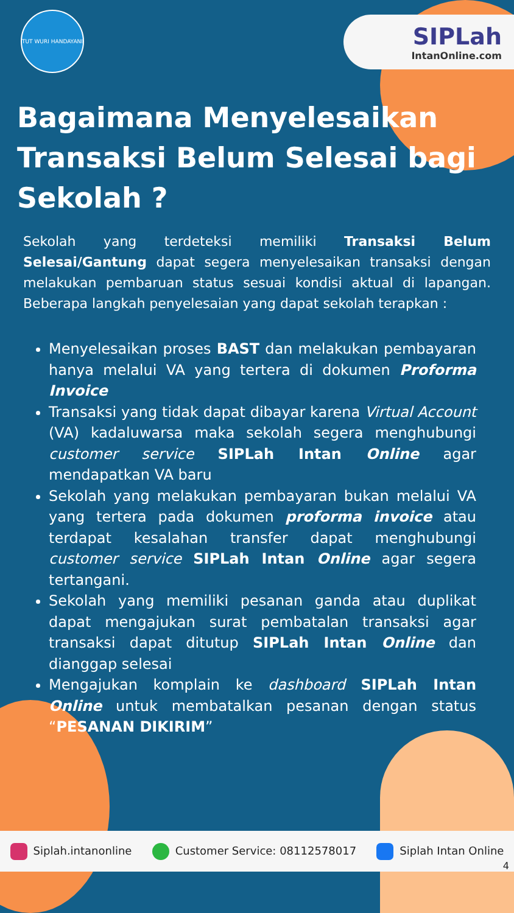TUT WURI HANDAYANI
SIPLah
IntanOnline.com
Bagaimana Menyelesaikan Transaksi Belum Selesai bagi Sekolah ?
Sekolah yang terdeteksi memiliki Transaksi Belum Selesai/Gantung dapat segera menyelesaikan transaksi dengan melakukan pembaruan status sesuai kondisi aktual di lapangan. Beberapa langkah penyelesaian yang dapat sekolah terapkan :
Menyelesaikan proses BAST dan melakukan pembayaran hanya melalui VA yang tertera di dokumen Proforma Invoice
Transaksi yang tidak dapat dibayar karena Virtual Account (VA) kadaluwarsa maka sekolah segera menghubungi customer service SIPLah Intan Online agar mendapatkan VA baru
Sekolah yang melakukan pembayaran bukan melalui VA yang tertera pada dokumen proforma invoice atau terdapat kesalahan transfer dapat menghubungi customer service SIPLah Intan Online agar segera tertangani.
Sekolah yang memiliki pesanan ganda atau duplikat dapat mengajukan surat pembatalan transaksi agar transaksi dapat ditutup SIPLah Intan Online dan dianggap selesai
Mengajukan komplain ke dashboard SIPLah Intan Online untuk membatalkan pesanan dengan status “PESANAN DIKIRIM”
Siplah.intanonline Customer Service: 08112578017 Siplah Intan Online
4